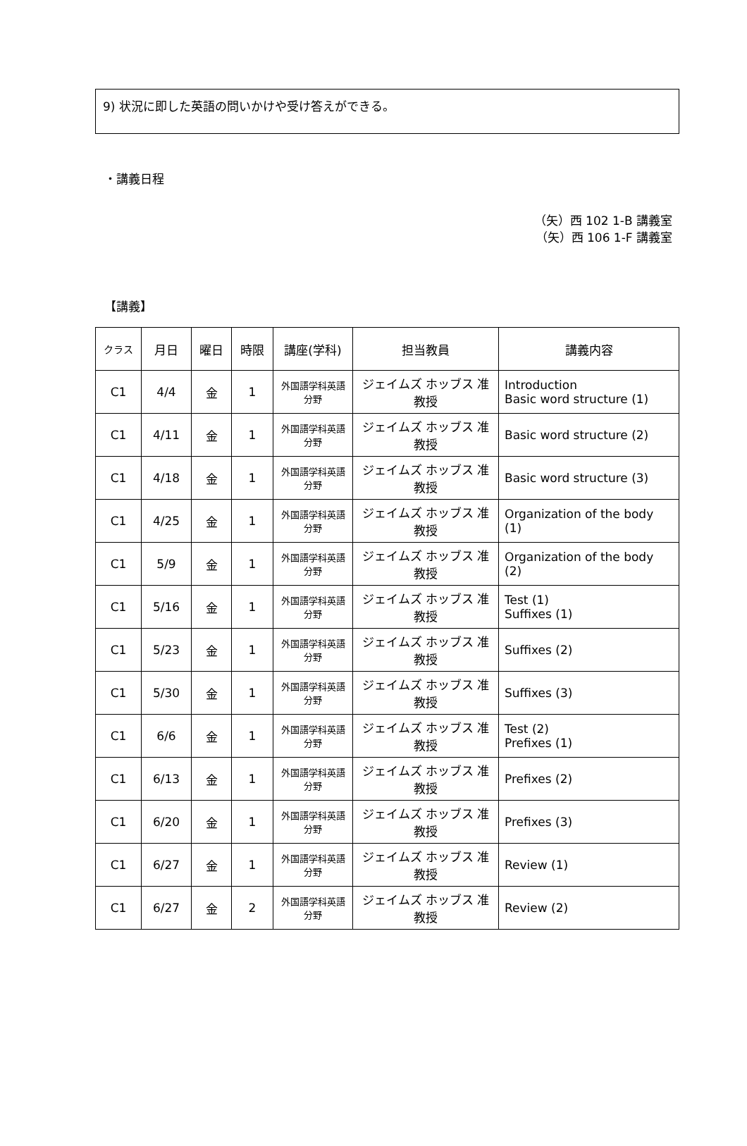9) 状況に即した英語の問いかけや受け答えができる。
・講義日程
（矢）西 102 1-B 講義室
（矢）西 106 1-F 講義室
【講義】
| クラス | 月日 | 曜日 | 時限 | 講座(学科) | 担当教員 | 講義内容 |
| --- | --- | --- | --- | --- | --- | --- |
| C1 | 4/4 | 金 | 1 | 外国語学科英語分野 | ジェイムズ ホッブス 准教授 | Introduction Basic word structure (1) |
| C1 | 4/11 | 金 | 1 | 外国語学科英語分野 | ジェイムズ ホッブス 准教授 | Basic word structure (2) |
| C1 | 4/18 | 金 | 1 | 外国語学科英語分野 | ジェイムズ ホッブス 准教授 | Basic word structure (3) |
| C1 | 4/25 | 金 | 1 | 外国語学科英語分野 | ジェイムズ ホッブス 准教授 | Organization of the body (1) |
| C1 | 5/9 | 金 | 1 | 外国語学科英語分野 | ジェイムズ ホッブス 准教授 | Organization of the body (2) |
| C1 | 5/16 | 金 | 1 | 外国語学科英語分野 | ジェイムズ ホッブス 准教授 | Test (1) Suffixes (1) |
| C1 | 5/23 | 金 | 1 | 外国語学科英語分野 | ジェイムズ ホッブス 准教授 | Suffixes (2) |
| C1 | 5/30 | 金 | 1 | 外国語学科英語分野 | ジェイムズ ホッブス 准教授 | Suffixes (3) |
| C1 | 6/6 | 金 | 1 | 外国語学科英語分野 | ジェイムズ ホッブス 准教授 | Test (2) Prefixes (1) |
| C1 | 6/13 | 金 | 1 | 外国語学科英語分野 | ジェイムズ ホッブス 准教授 | Prefixes (2) |
| C1 | 6/20 | 金 | 1 | 外国語学科英語分野 | ジェイムズ ホッブス 准教授 | Prefixes (3) |
| C1 | 6/27 | 金 | 1 | 外国語学科英語分野 | ジェイムズ ホッブス 准教授 | Review (1) |
| C1 | 6/27 | 金 | 2 | 外国語学科英語分野 | ジェイムズ ホッブス 准教授 | Review (2) |